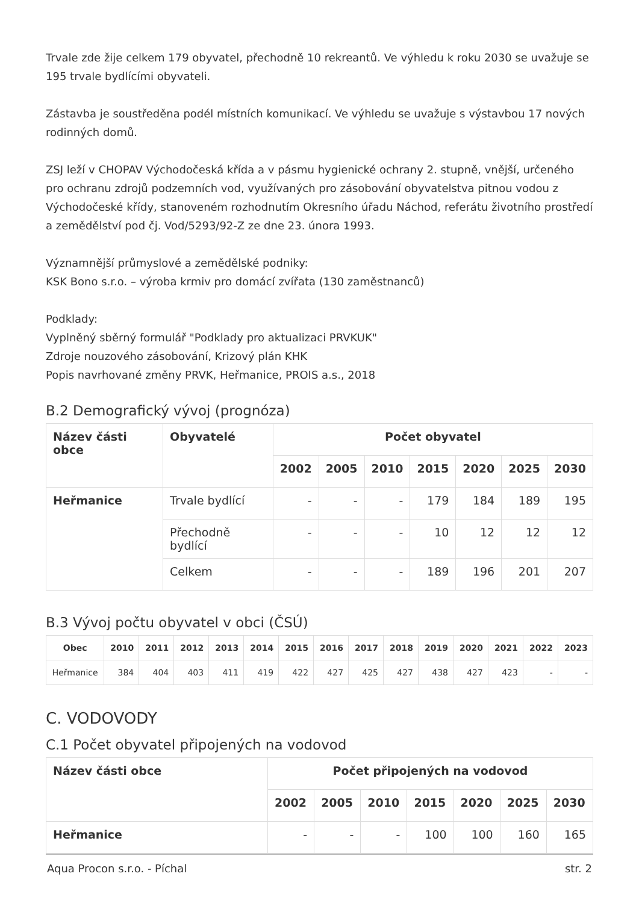Trvale zde žije celkem 179 obyvatel, přechodně 10 rekreantů. Ve výhledu k roku 2030 se uvažuje se 195 trvale bydlícími obyvateli.
Zástavba je soustředěna podél místních komunikací. Ve výhledu se uvažuje s výstavbou 17 nových rodinných domů.
ZSJ leží v CHOPAV Východočeská křída a v pásmu hygienické ochrany 2. stupně, vnější, určeného pro ochranu zdrojů podzemních vod, využívaných pro zásobování obyvatelstva pitnou vodou z Východočeské křídy, stanoveném rozhodnutím Okresního úřadu Náchod, referátu životního prostředí a zemědělství pod čj. Vod/5293/92-Z ze dne 23. února 1993.
Významnější průmyslové a zemědělské podniky:
KSK Bono s.r.o. – výroba krmiv pro domácí zvířata (130 zaměstnanců)
Podklady:
Vyplněný sběrný formulář "Podklady pro aktualizaci PRVKUK"
Zdroje nouzového zásobování, Krizový plán KHK
Popis navrhované změny PRVK, Heřmanice, PROIS a.s., 2018
B.2 Demografický vývoj (prognóza)
| Název části obce | Obyvatelé | Počet obyvatel | | | | | | |
| --- | --- | --- | --- | --- | --- | --- | --- | --- |
| | | 2002 | 2005 | 2010 | 2015 | 2020 | 2025 | 2030 |
| Heřmanice | Trvale bydlící | - | - | - | 179 | 184 | 189 | 195 |
| | Přechodně bydlící | - | - | - | 10 | 12 | 12 | 12 |
| | Celkem | - | - | - | 189 | 196 | 201 | 207 |
B.3 Vývoj počtu obyvatel v obci (ČSÚ)
| Obec | 2010 | 2011 | 2012 | 2013 | 2014 | 2015 | 2016 | 2017 | 2018 | 2019 | 2020 | 2021 | 2022 | 2023 |
| --- | --- | --- | --- | --- | --- | --- | --- | --- | --- | --- | --- | --- | --- | --- |
| Heřmanice | 384 | 404 | 403 | 411 | 419 | 422 | 427 | 425 | 427 | 438 | 427 | 423 | - | - |
C. VODOVODY
C.1 Počet obyvatel připojených na vodovod
| Název části obce | Počet připojených na vodovod | | | | | | |
| --- | --- | --- | --- | --- | --- | --- | --- |
| | 2002 | 2005 | 2010 | 2015 | 2020 | 2025 | 2030 |
| Heřmanice | - | - | - | 100 | 100 | 160 | 165 |
Aqua Procon s.r.o. - Píchal str. 2